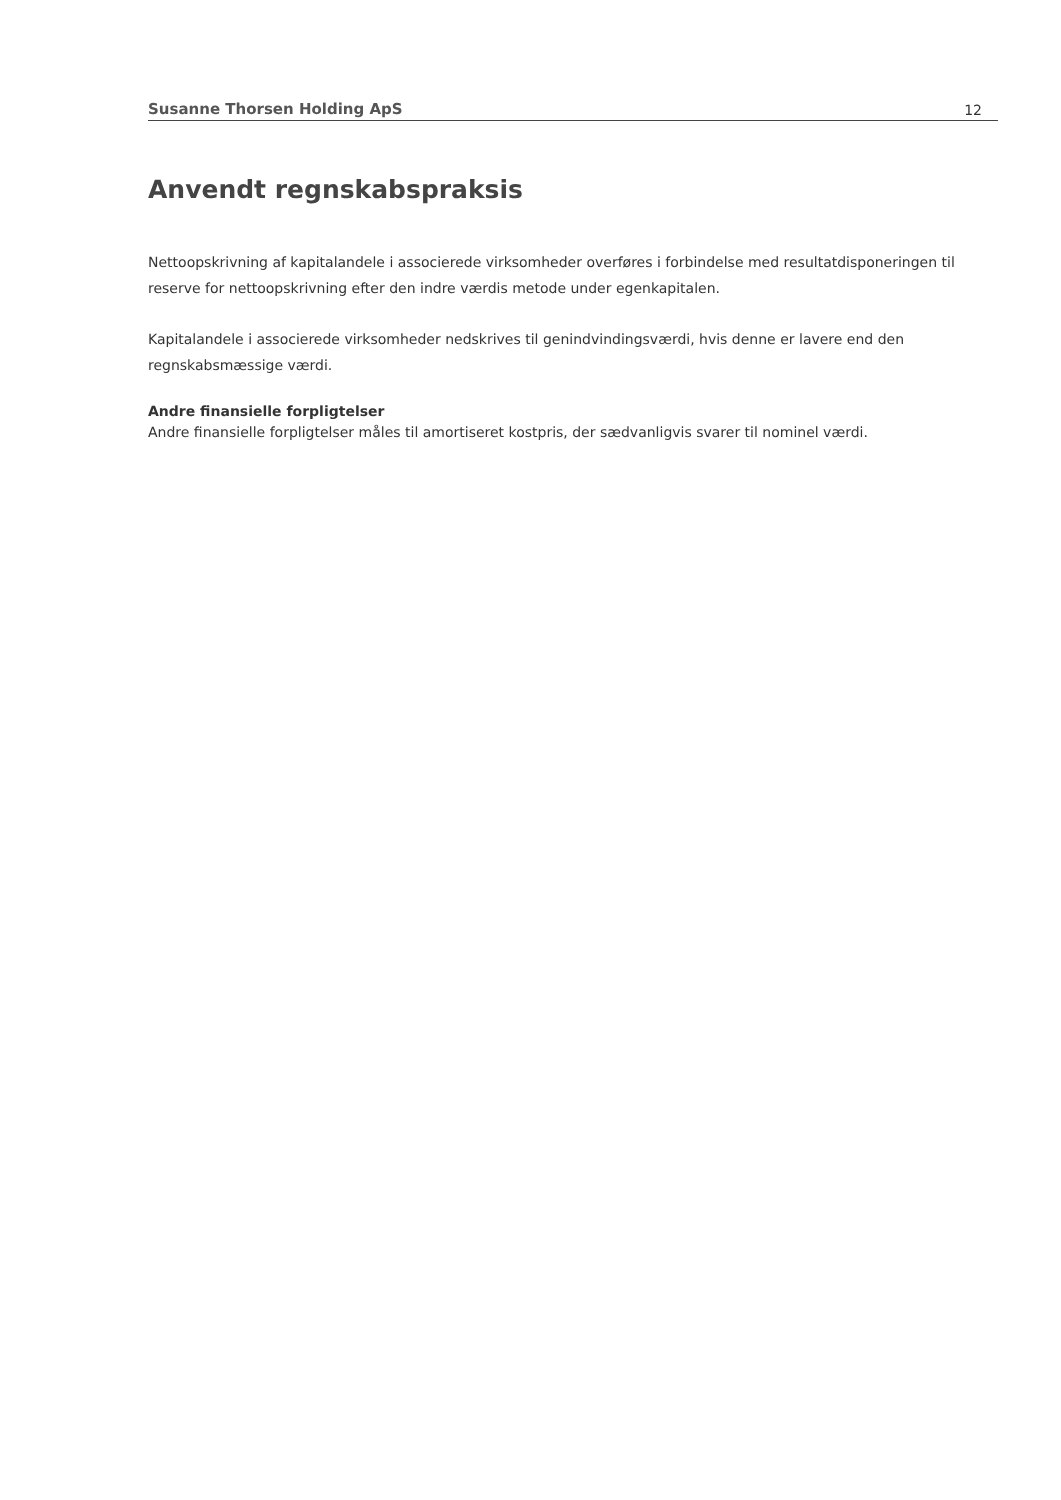Susanne Thorsen Holding ApS 12
Anvendt regnskabspraksis
Nettoopskrivning af kapitalandele i associerede virksomheder overføres i forbindelse med resultatdisponeringen til reserve for nettoopskrivning efter den indre værdis metode under egenkapitalen.
Kapitalandele i associerede virksomheder nedskrives til genindvindingsværdi, hvis denne er lavere end den regnskabsmæssige værdi.
Andre finansielle forpligtelser
Andre finansielle forpligtelser måles til amortiseret kostpris, der sædvanligvis svarer til nominel værdi.